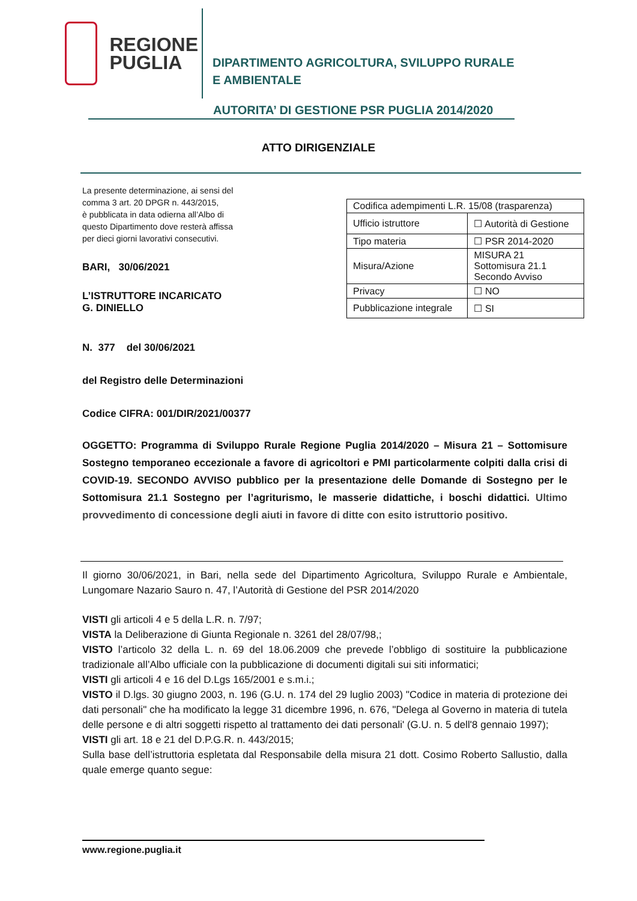REGIONE
PUGLIA
DIPARTIMENTO AGRICOLTURA, SVILUPPO RURALE
E AMBIENTALE
AUTORITA’ DI GESTIONE PSR PUGLIA 2014/2020
ATTO DIRIGENZIALE
La presente determinazione, ai sensi del
comma 3 art. 20 DPGR n. 443/2015,
è pubblicata in data odierna all’Albo di
questo Dipartimento dove resterà affissa
per dieci giorni lavorativi consecutivi.
BARI, 30/06/2021
L’ISTRUTTORE INCARICATO
G. DINIELLO
| Codifica adempimenti L.R. 15/08 (trasparenza) | |
| Ufficio istruttore | ☐ Autorità di Gestione |
| Tipo materia | ☐ PSR 2014-2020 |
| Misura/Azione | MISURA 21 Sottomisura 21.1 Secondo Avviso |
| Privacy | ☐ NO |
| Pubblicazione integrale | ☐ SI |
N. 377 del 30/06/2021
del Registro delle Determinazioni
Codice CIFRA: 001/DIR/2021/00377
OGGETTO: Programma di Sviluppo Rurale Regione Puglia 2014/2020 – Misura 21 – Sottomisure Sostegno temporaneo eccezionale a favore di agricoltori e PMI particolarmente colpiti dalla crisi di COVID-19. SECONDO AVVISO pubblico per la presentazione delle Domande di Sostegno per le Sottomisura 21.1 Sostegno per l’agriturismo, le masserie didattiche, i boschi didattici. Ultimo provvedimento di concessione degli aiuti in favore di ditte con esito istruttorio positivo.
Il giorno 30/06/2021, in Bari, nella sede del Dipartimento Agricoltura, Sviluppo Rurale e Ambientale, Lungomare Nazario Sauro n. 47, l’Autorità di Gestione del PSR 2014/2020
VISTI gli articoli 4 e 5 della L.R. n. 7/97;
VISTA la Deliberazione di Giunta Regionale n. 3261 del 28/07/98,;
VISTO l’articolo 32 della L. n. 69 del 18.06.2009 che prevede l’obbligo di sostituire la pubblicazione tradizionale all’Albo ufficiale con la pubblicazione di documenti digitali sui siti informatici;
VISTI gli articoli 4 e 16 del D.Lgs 165/2001 e s.m.i.;
VISTO il D.lgs. 30 giugno 2003, n. 196 (G.U. n. 174 del 29 luglio 2003) "Codice in materia di protezione dei dati personali" che ha modificato la legge 31 dicembre 1996, n. 676, "Delega al Governo in materia di tutela delle persone e di altri soggetti rispetto al trattamento dei dati personali' (G.U. n. 5 dell'8 gennaio 1997);
VISTI gli art. 18 e 21 del D.P.G.R. n. 443/2015;
Sulla base dell’istruttoria espletata dal Responsabile della misura 21 dott. Cosimo Roberto Sallustio, dalla quale emerge quanto segue:
www.regione.puglia.it